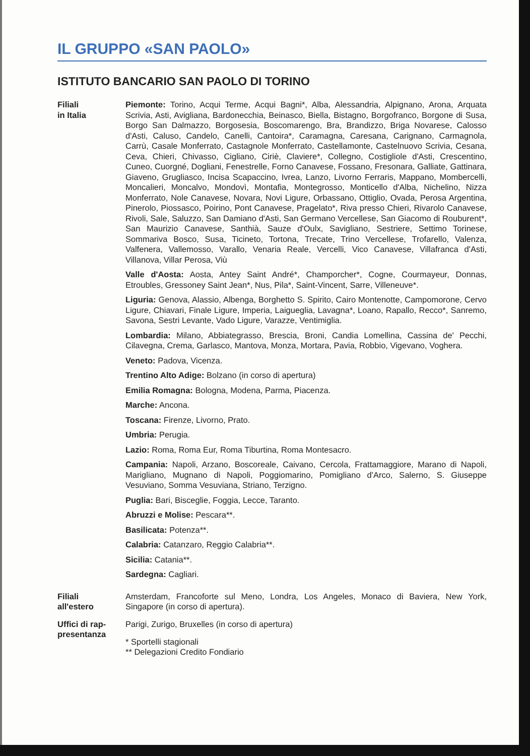IL GRUPPO «SAN PAOLO»
ISTITUTO BANCARIO SAN PAOLO DI TORINO
Filiali
in Italia
Piemonte: Torino, Acqui Terme, Acqui Bagni*, Alba, Alessandria, Alpignano, Arona, Arquata Scrivia, Asti, Avigliana, Bardonecchia, Beinasco, Biella, Bistagno, Borgofranco, Borgone di Susa, Borgo San Dalmazzo, Borgosesia, Boscomarengo, Bra, Brandizzo, Briga Novarese, Calosso d'Asti, Caluso, Candelo, Canelli, Cantoira*, Caramagna, Caresana, Carignano, Carmagnola, Carrù, Casale Monferrato, Castagnole Monferrato, Castellamonte, Castelnuovo Scrivia, Cesana, Ceva, Chieri, Chivasso, Cigliano, Ciriè, Claviere*, Collegno, Costigliole d'Asti, Crescentino, Cuneo, Cuorgné, Dogliani, Fenestrelle, Forno Canavese, Fossano, Fresonara, Galliate, Gattinara, Giaveno, Grugliasco, Incisa Scapaccino, Ivrea, Lanzo, Livorno Ferraris, Mappano, Mombercelli, Moncalieri, Moncalvo, Mondovì, Montafia, Montegrosso, Monticello d'Alba, Nichelino, Nizza Monferrato, Nole Canavese, Novara, Novi Ligure, Orbassano, Ottiglio, Ovada, Perosa Argentina, Pinerolo, Piossasco, Poirino, Pont Canavese, Pragelato*, Riva presso Chieri, Rivarolo Canavese, Rivoli, Sale, Saluzzo, San Damiano d'Asti, San Germano Vercellese, San Giacomo di Rouburent*, San Maurizio Canavese, Santhià, Sauze d'Oulx, Savigliano, Sestriere, Settimo Torinese, Sommariva Bosco, Susa, Ticineto, Tortona, Trecate, Trino Vercellese, Trofarello, Valenza, Valfenera, Vallemosso, Varallo, Venaria Reale, Vercelli, Vico Canavese, Villafranca d'Asti, Villanova, Villar Perosa, Viù
Valle d'Aosta: Aosta, Antey Saint André*, Champorcher*, Cogne, Courmayeur, Donnas, Etroubles, Gressoney Saint Jean*, Nus, Pila*, Saint-Vincent, Sarre, Villeneuve*.
Liguria: Genova, Alassio, Albenga, Borghetto S. Spirito, Cairo Montenotte, Campomorone, Cervo Ligure, Chiavari, Finale Ligure, Imperia, Laigueglia, Lavagna*, Loano, Rapallo, Recco*, Sanremo, Savona, Sestri Levante, Vado Ligure, Varazze, Ventimiglia.
Lombardia: Milano, Abbiategrasso, Brescia, Broni, Candia Lomellina, Cassina de' Pecchi, Cilavegna, Crema, Garlasco, Mantova, Monza, Mortara, Pavia, Robbio, Vigevano, Voghera.
Veneto: Padova, Vicenza.
Trentino Alto Adige: Bolzano (in corso di apertura)
Emilia Romagna: Bologna, Modena, Parma, Piacenza.
Marche: Ancona.
Toscana: Firenze, Livorno, Prato.
Umbria: Perugia.
Lazio: Roma, Roma Eur, Roma Tiburtina, Roma Montesacro.
Campania: Napoli, Arzano, Boscoreale, Caivano, Cercola, Frattamaggiore, Marano di Napoli, Marigliano, Mugnano di Napoli, Poggiomarino, Pomigliano d'Arco, Salerno, S. Giuseppe Vesuviano, Somma Vesuviana, Striano, Terzigno.
Puglia: Bari, Bisceglie, Foggia, Lecce, Taranto.
Abruzzi e Molise: Pescara**.
Basilicata: Potenza**.
Calabria: Catanzaro, Reggio Calabria**.
Sicilia: Catania**.
Sardegna: Cagliari.
Filiali
all'estero
Amsterdam, Francoforte sul Meno, Londra, Los Angeles, Monaco di Baviera, New York, Singapore (in corso di apertura).
Uffici di rap-
presentanza
Parigi, Zurigo, Bruxelles (in corso di apertura)
* Sportelli stagionali
** Delegazioni Credito Fondiario